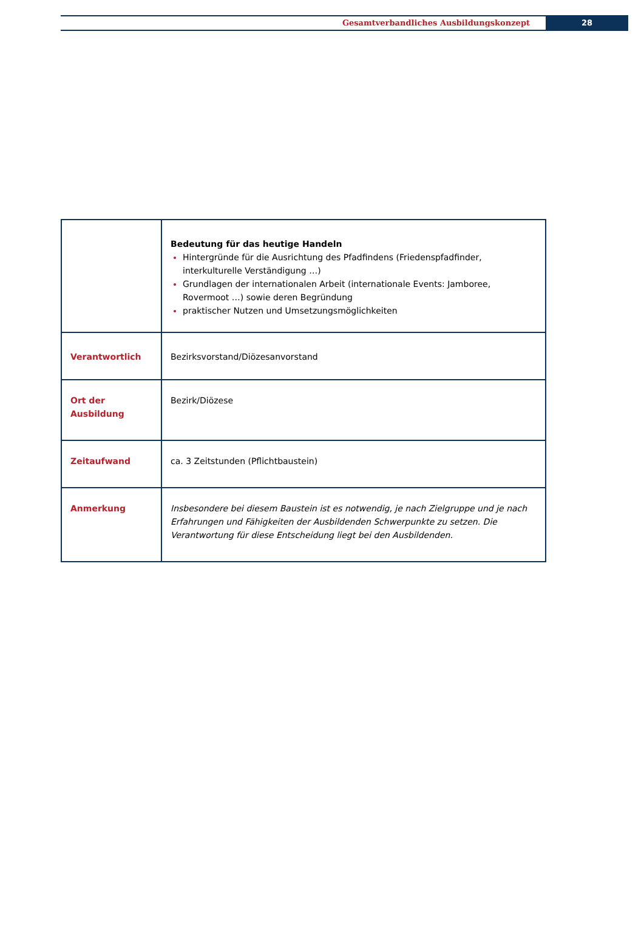Gesamtverbandliches Ausbildungskonzept
28
| | Bedeutung für das heutige Handeln Hintergründe für die Ausrichtung des Pfadfindens (Friedenspfadfinder, interkulturelle Verständigung …) Grundlagen der internationalen Arbeit (internationale Events: Jamboree, Rovermoot …) sowie deren Begründung praktischer Nutzen und Umsetzungsmöglichkeiten |
| Verantwortlich | Bezirksvorstand/Diözesanvorstand |
| Ort der Ausbildung | Bezirk/Diözese |
| Zeitaufwand | ca. 3 Zeitstunden (Pflichtbaustein) |
| Anmerkung | Insbesondere bei diesem Baustein ist es notwendig, je nach Zielgruppe und je nach Erfahrungen und Fähigkeiten der Ausbildenden Schwerpunkte zu setzen. Die Verantwortung für diese Entscheidung liegt bei den Ausbildenden. |